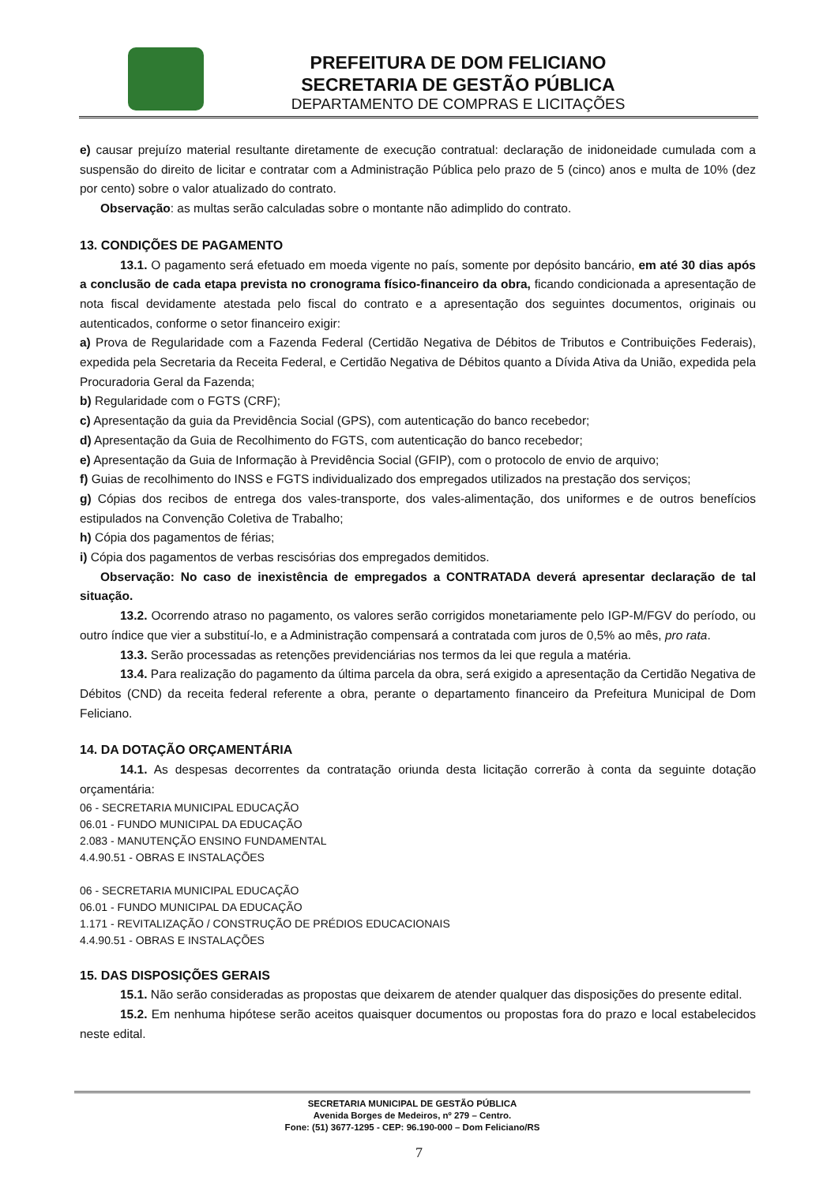PREFEITURA DE DOM FELICIANO
SECRETARIA DE GESTÃO PÚBLICA
DEPARTAMENTO DE COMPRAS E LICITAÇÕES
e) causar prejuízo material resultante diretamente de execução contratual: declaração de inidoneidade cumulada com a suspensão do direito de licitar e contratar com a Administração Pública pelo prazo de 5 (cinco) anos e multa de 10% (dez por cento) sobre o valor atualizado do contrato.
Observação: as multas serão calculadas sobre o montante não adimplido do contrato.
13. CONDIÇÕES DE PAGAMENTO
13.1. O pagamento será efetuado em moeda vigente no país, somente por depósito bancário, em até 30 dias após a conclusão de cada etapa prevista no cronograma físico-financeiro da obra, ficando condicionada a apresentação de nota fiscal devidamente atestada pelo fiscal do contrato e a apresentação dos seguintes documentos, originais ou autenticados, conforme o setor financeiro exigir:
a) Prova de Regularidade com a Fazenda Federal (Certidão Negativa de Débitos de Tributos e Contribuições Federais), expedida pela Secretaria da Receita Federal, e Certidão Negativa de Débitos quanto a Dívida Ativa da União, expedida pela Procuradoria Geral da Fazenda;
b) Regularidade com o FGTS (CRF);
c) Apresentação da guia da Previdência Social (GPS), com autenticação do banco recebedor;
d) Apresentação da Guia de Recolhimento do FGTS, com autenticação do banco recebedor;
e) Apresentação da Guia de Informação à Previdência Social (GFIP), com o protocolo de envio de arquivo;
f) Guias de recolhimento do INSS e FGTS individualizado dos empregados utilizados na prestação dos serviços;
g) Cópias dos recibos de entrega dos vales-transporte, dos vales-alimentação, dos uniformes e de outros benefícios estipulados na Convenção Coletiva de Trabalho;
h) Cópia dos pagamentos de férias;
i) Cópia dos pagamentos de verbas rescisórias dos empregados demitidos.
Observação: No caso de inexistência de empregados a CONTRATADA deverá apresentar declaração de tal situação.
13.2. Ocorrendo atraso no pagamento, os valores serão corrigidos monetariamente pelo IGP-M/FGV do período, ou outro índice que vier a substituí-lo, e a Administração compensará a contratada com juros de 0,5% ao mês, pro rata.
13.3. Serão processadas as retenções previdenciárias nos termos da lei que regula a matéria.
13.4. Para realização do pagamento da última parcela da obra, será exigido a apresentação da Certidão Negativa de Débitos (CND) da receita federal referente a obra, perante o departamento financeiro da Prefeitura Municipal de Dom Feliciano.
14. DA DOTAÇÃO ORÇAMENTÁRIA
14.1. As despesas decorrentes da contratação oriunda desta licitação correrão à conta da seguinte dotação orçamentária:
06 - SECRETARIA MUNICIPAL EDUCAÇÃO
06.01 - FUNDO MUNICIPAL DA EDUCAÇÃO
2.083 - MANUTENÇÃO ENSINO FUNDAMENTAL
4.4.90.51 - OBRAS E INSTALAÇÕES
06 - SECRETARIA MUNICIPAL EDUCAÇÃO
06.01 - FUNDO MUNICIPAL DA EDUCAÇÃO
1.171 - REVITALIZAÇÃO / CONSTRUÇÃO DE PRÉDIOS EDUCACIONAIS
4.4.90.51 - OBRAS E INSTALAÇÕES
15. DAS DISPOSIÇÕES GERAIS
15.1. Não serão consideradas as propostas que deixarem de atender qualquer das disposições do presente edital.
15.2. Em nenhuma hipótese serão aceitos quaisquer documentos ou propostas fora do prazo e local estabelecidos neste edital.
SECRETARIA MUNICIPAL DE GESTÃO PÚBLICA
Avenida Borges de Medeiros, nº 279 – Centro.
Fone: (51) 3677-1295 - CEP: 96.190-000 – Dom Feliciano/RS
7